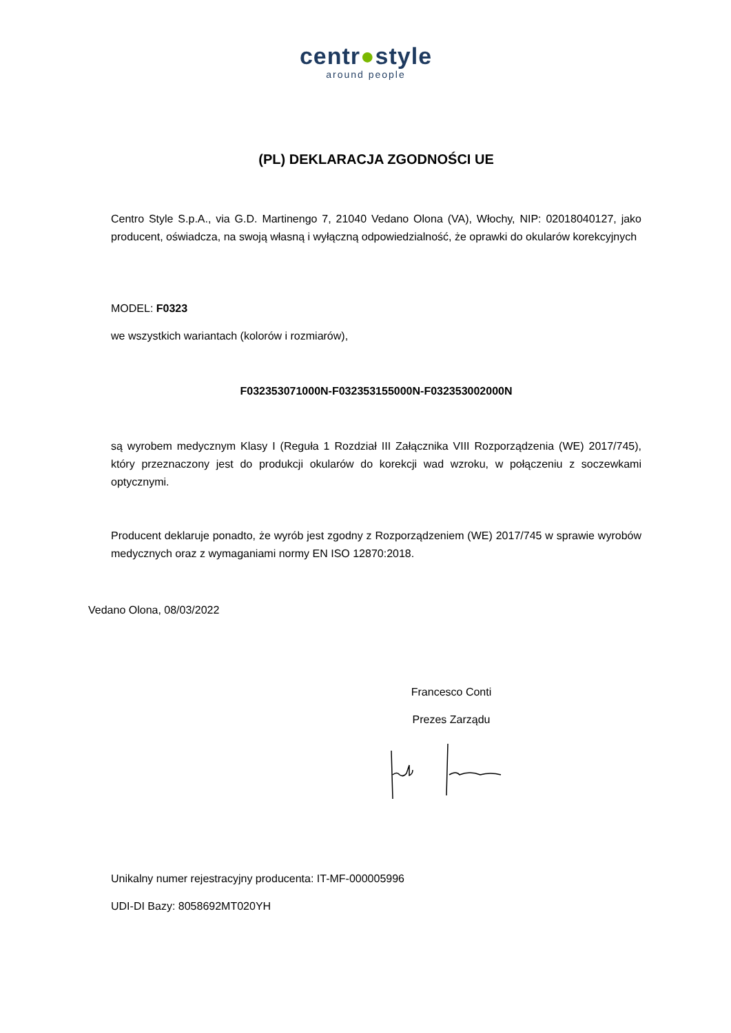centr●style
around people
(PL) DEKLARACJA ZGODNOŚCI UE
Centro Style S.p.A., via G.D. Martinengo 7, 21040 Vedano Olona (VA), Włochy, NIP: 02018040127, jako producent, oświadcza, na swoją własną i wyłączną odpowiedzialność, że oprawki do okularów korekcyjnych
MODEL: F0323
we wszystkich wariantach (kolorów i rozmiarów),
F032353071000N-F032353155000N-F032353002000N
są wyrobem medycznym Klasy I (Reguła 1 Rozdział III Załącznika VIII Rozporządzenia (WE) 2017/745), który przeznaczony jest do produkcji okularów do korekcji wad wzroku, w połączeniu z soczewkami optycznymi.
Producent deklaruje ponadto, że wyrób jest zgodny z Rozporządzeniem (WE) 2017/745 w sprawie wyrobów medycznych oraz z wymaganiami normy EN ISO 12870:2018.
Vedano Olona, 08/03/2022
Francesco Conti
Prezes Zarządu
Unikalny numer rejestracyjny producenta: IT-MF-000005996
UDI-DI Bazy: 8058692MT020YH